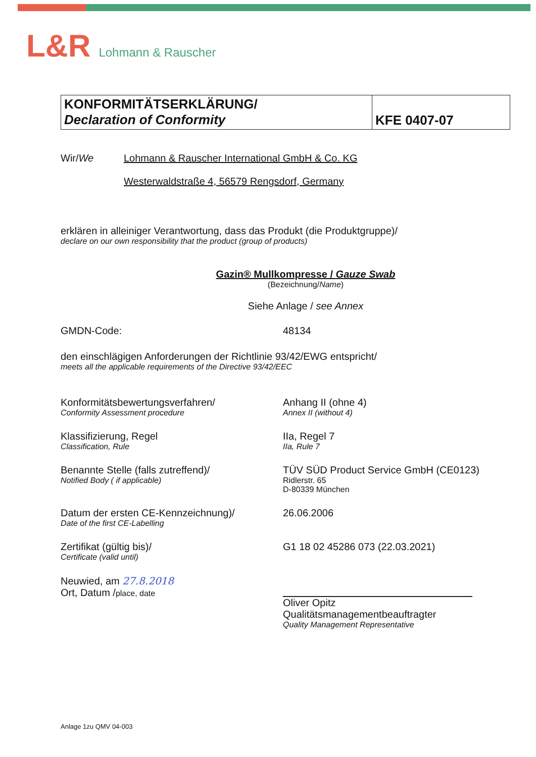L&R Lohmann & Rauscher
KONFORMITÄTSERKLÄRUNG/
Declaration of Conformity
KFE 0407-07
Wir/We Lohmann & Rauscher International GmbH & Co. KG
Westerwaldstraße 4, 56579 Rengsdorf, Germany
erklären in alleiniger Verantwortung, dass das Produkt (die Produktgruppe)/
declare on our own responsibility that the product (group of products)
Gazin® Mullkompresse / Gauze Swab
(Bezeichnung/Name)
Siehe Anlage / see Annex
GMDN-Code: 48134
den einschlägigen Anforderungen der Richtlinie 93/42/EWG entspricht/
meets all the applicable requirements of the Directive 93/42/EEC
Konformitätsbewertungsverfahren/
Conformity Assessment procedure
Anhang II (ohne 4)
Annex II (without 4)
Klassifizierung, Regel
Classification, Rule
IIa, Regel 7
IIa, Rule 7
Benannte Stelle (falls zutreffend)/
Notified Body ( if applicable)
TÜV SÜD Product Service GmbH (CE0123)
Ridlerstr. 65
D-80339 München
Datum der ersten CE-Kennzeichnung)/
Date of the first CE-Labelling
26.06.2006
Zertifikat (gültig bis)/
Certificate (valid until)
G1 18 02 45286 073 (22.03.2021)
Neuwied, am 27.8.2018
Ort, Datum /place, date
Oliver Opitz
Qualitätsmanagementbeauftragter
Quality Management Representative
Anlage 1zu QMV 04-003